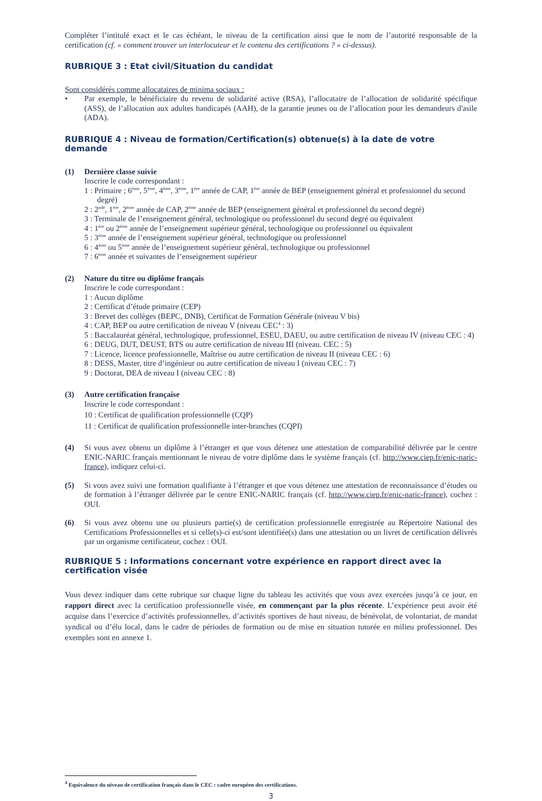Compléter l’intitulé exact et le cas échéant, le niveau de la certification ainsi que le nom de l’autorité responsable de la certification (cf. « comment trouver un interlocuteur et le contenu des certifications ? » ci-dessus).
RUBRIQUE 3 : Etat civil/Situation du candidat
Sont considérés comme allocataires de minima sociaux :
• Par exemple, le bénéficiaire du revenu de solidarité active (RSA), l’allocataire de l’allocation de solidarité spécifique (ASS), de l’allocation aux adultes handicapés (AAH), de la garantie jeunes ou de l’allocation pour les demandeurs d'asile (ADA).
RUBRIQUE 4 : Niveau de formation/Certification(s) obtenue(s) à la date de votre demande
(1) Dernière classe suivie
Inscrire le code correspondant :
1 : Primaire ; 6<sup>ème</sup>, 5<sup>ème</sup>, 4<sup>ème</sup>, 3<sup>ème</sup>, 1<sup>ère</sup> année de CAP, 1<sup>ère</sup> année de BEP (enseignement général et professionnel du second degré)
2 : 2<sup>nde</sup>, 1<sup>ère</sup>, 2<sup>ème</sup> année de CAP, 2<sup>ème</sup> année de BEP (enseignement général et professionnel du second degré)
3 : Terminale de l’enseignement général, technologique ou professionnel du second degré ou équivalent
4 : 1<sup>ère</sup> ou 2<sup>ème</sup> année de l’enseignement supérieur général, technologique ou professionnel ou équivalent
5 : 3<sup>ème</sup> année de l’enseignement supérieur général, technologique ou professionnel
6 : 4<sup>ème</sup> ou 5<sup>ème</sup> année de l’enseignement supérieur général, technologique ou professionnel
7 : 6<sup>ème</sup> année et suivantes de l’enseignement supérieur
(2) Nature du titre ou diplôme français
Inscrire le code correspondant :
1 : Aucun diplôme
2 : Certificat d’étude primaire (CEP)
3 : Brevet des collèges (BEPC, DNB), Certificat de Formation Générale (niveau V bis)
4 : CAP, BEP ou autre certification de niveau V (niveau CEC<sup>4</sup> : 3)
5 : Baccalauréat général, technologique, professionnel, ESEU, DAEU, ou autre certification de niveau IV (niveau CEC : 4)
6 : DEUG, DUT, DEUST, BTS ou autre certification de niveau III (niveau. CEC : 5)
7 : Licence, licence professionnelle, Maîtrise ou autre certification de niveau II (niveau CEC : 6)
8 : DESS, Master, titre d’ingénieur ou autre certification de niveau I (niveau CEC : 7)
9 : Doctorat, DEA de niveau I (niveau CEC : 8)
(3) Autre certification française
Inscrire le code correspondant :
10 : Certificat de qualification professionnelle (CQP)
11 : Certificat de qualification professionnelle inter-branches (CQPI)
(4) Si vous avez obtenu un diplôme à l’étranger et que vous détenez une attestation de comparabilité délivrée par le centre ENIC-NARIC français mentionnant le niveau de votre diplôme dans le système français (cf. http://www.ciep.fr/enic-naric-france), indiquez celui-ci.
(5) Si vous avez suivi une formation qualifiante à l’étranger et que vous détenez une attestation de reconnaissance d’études ou de formation à l’étranger délivrée par le centre ENIC-NARIC français (cf. http://www.ciep.fr/enic-naric-france), cochez : OUI.
(6) Si vous avez obtenu une ou plusieurs partie(s) de certification professionnelle enregistrée au Répertoire National des Certifications Professionnelles et si celle(s)-ci est/sont identifiée(s) dans une attestation ou un livret de certification délivrés par un organisme certificateur, cochez : OUI.
RUBRIQUE 5 : Informations concernant votre expérience en rapport direct avec la certification visée
Vous devez indiquer dans cette rubrique sur chaque ligne du tableau les activités que vous avez exercées jusqu’à ce jour, en rapport direct avec la certification professionnelle visée, en commençant par la plus récente. L’expérience peut avoir été acquise dans l’exercice d’activités professionnelles, d’activités sportives de haut niveau, de bénévolat, de volontariat, de mandat syndical ou d’élu local, dans le cadre de périodes de formation ou de mise en situation tutorée en milieu professionnel. Des exemples sont en annexe 1.
<sup>4</sup> Equivalence du niveau de certification français dans le CEC : cadre européen des certifications.
3